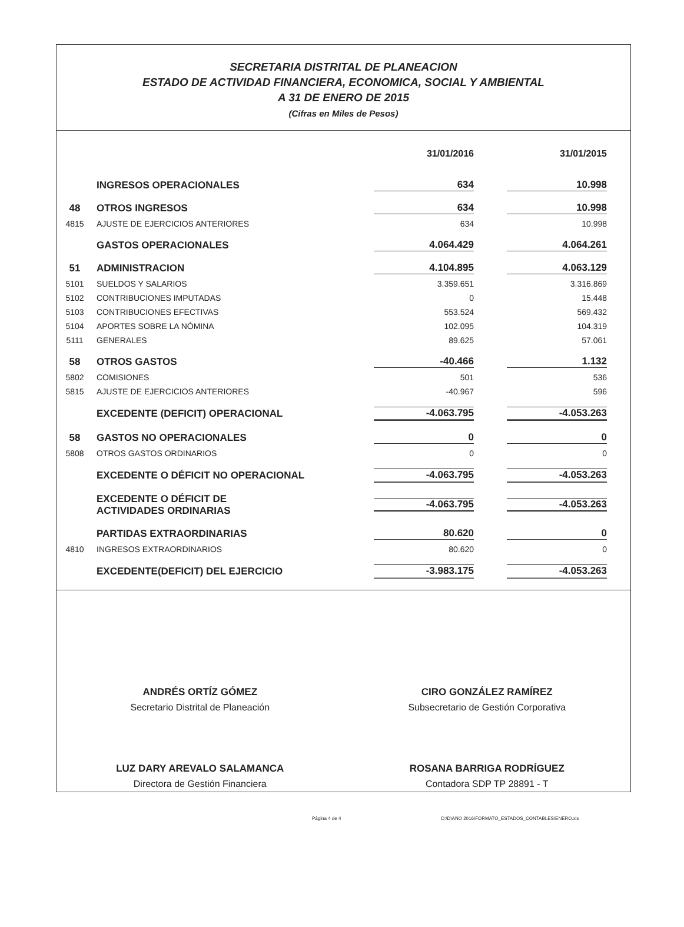SECRETARIA DISTRITAL DE PLANEACION
ESTADO DE ACTIVIDAD FINANCIERA, ECONOMICA, SOCIAL Y AMBIENTAL
A 31 DE ENERO DE 2015
(Cifras en Miles de Pesos)
| | | 31/01/2016 | 31/01/2015 |
| --- | --- | --- | --- |
| | INGRESOS OPERACIONALES | 634 | 10.998 |
| 48 | OTROS INGRESOS | 634 | 10.998 |
| 4815 | AJUSTE DE EJERCICIOS ANTERIORES | 634 | 10.998 |
| | GASTOS OPERACIONALES | 4.064.429 | 4.064.261 |
| 51 | ADMINISTRACION | 4.104.895 | 4.063.129 |
| 5101 | SUELDOS Y SALARIOS | 3.359.651 | 3.316.869 |
| 5102 | CONTRIBUCIONES IMPUTADAS | 0 | 15.448 |
| 5103 | CONTRIBUCIONES EFECTIVAS | 553.524 | 569.432 |
| 5104 | APORTES SOBRE LA NÓMINA | 102.095 | 104.319 |
| 5111 | GENERALES | 89.625 | 57.061 |
| 58 | OTROS GASTOS | -40.466 | 1.132 |
| 5802 | COMISIONES | 501 | 536 |
| 5815 | AJUSTE DE EJERCICIOS ANTERIORES | -40.967 | 596 |
| | EXCEDENTE (DEFICIT) OPERACIONAL | -4.063.795 | -4.053.263 |
| 58 | GASTOS NO OPERACIONALES | 0 | 0 |
| 5808 | OTROS GASTOS ORDINARIOS | 0 | 0 |
| | EXCEDENTE O DÉFICIT NO OPERACIONAL | -4.063.795 | -4.053.263 |
| | EXCEDENTE O DÉFICIT DE ACTIVIDADES ORDINARIAS | -4.063.795 | -4.053.263 |
| | PARTIDAS EXTRAORDINARIAS | 80.620 | 0 |
| 4810 | INGRESOS EXTRAORDINARIOS | 80.620 | 0 |
| | EXCEDENTE(DEFICIT) DEL EJERCICIO | -3.983.175 | -4.053.263 |
ANDRÉS ORTÍZ GÓMEZ
Secretario Distrital de Planeación
LUZ DARY AREVALO SALAMANCA
Directora de Gestión Financiera
CIRO GONZÁLEZ RAMÍREZ
Subsecretario de Gestión Corporativa
ROSANA BARRIGA RODRÍGUEZ
Contadora SDP TP 28891 - T
Página 4 de 4 D:\D\AÑO 2016\FORMATO_ESTADOS_CONTABLES\ENERO.xls